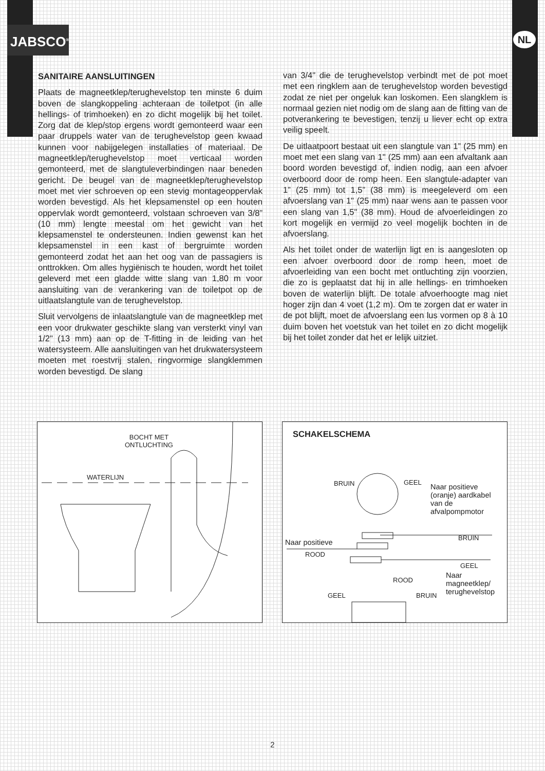JABSCO<sup>®</sup> NL
SANITAIRE AANSLUITINGEN
Plaats de magneetklep/terughevelstop ten minste 6 duim boven de slangkoppeling achteraan de toiletpot (in alle hellings- of trimhoeken) en zo dicht mogelijk bij het toilet. Zorg dat de klep/stop ergens wordt gemonteerd waar een paar druppels water van de terughevelstop geen kwaad kunnen voor nabijgelegen installaties of materiaal. De magneetklep/terughevelstop moet verticaal worden gemonteerd, met de slangtuleverbindingen naar beneden gericht. De beugel van de magneetklep/terughevelstop moet met vier schroeven op een stevig montageoppervlak worden bevestigd. Als het klepsamenstel op een houten oppervlak wordt gemonteerd, volstaan schroeven van 3/8” (10 mm) lengte meestal om het gewicht van het klepsamenstel te ondersteunen. Indien gewenst kan het klepsamenstel in een kast of bergruimte worden gemonteerd zodat het aan het oog van de passagiers is onttrokken. Om alles hygiënisch te houden, wordt het toilet geleverd met een gladde witte slang van 1,80 m voor aansluiting van de verankering van de toiletpot op de uitlaatslangtule van de terughevelstop.
Sluit vervolgens de inlaatslangtule van de magneetklep met een voor drukwater geschikte slang van versterkt vinyl van 1/2" (13 mm) aan op de T-fitting in de leiding van het watersysteem. Alle aansluitingen van het drukwatersysteem moeten met roestvrij stalen, ringvormige slangklemmen worden bevestigd. De slang
van 3/4" die de terughevelstop verbindt met de pot moet met een ringklem aan de terughevelstop worden bevestigd zodat ze niet per ongeluk kan loskomen. Een slangklem is normaal gezien niet nodig om de slang aan de fitting van de potverankering te bevestigen, tenzij u liever echt op extra veilig speelt.
De uitlaatpoort bestaat uit een slangtule van 1” (25 mm) en moet met een slang van 1" (25 mm) aan een afvaltank aan boord worden bevestigd of, indien nodig, aan een afvoer overboord door de romp heen. Een slangtule-adapter van 1” (25 mm) tot 1,5” (38 mm) is meegeleverd om een afvoerslang van 1" (25 mm) naar wens aan te passen voor een slang van 1,5" (38 mm). Houd de afvoerleidingen zo kort mogelijk en vermijd zo veel mogelijk bochten in de afvoerslang.
Als het toilet onder de waterlijn ligt en is aangesloten op een afvoer overboord door de romp heen, moet de afvoerleiding van een bocht met ontluchting zijn voorzien, die zo is geplaatst dat hij in alle hellings- en trimhoeken boven de waterlijn blijft. De totale afvoerhoogte mag niet hoger zijn dan 4 voet (1,2 m). Om te zorgen dat er water in de pot blijft, moet de afvoerslang een lus vormen op 8 à 10 duim boven het voetstuk van het toilet en zo dicht mogelijk bij het toilet zonder dat het er lelijk uitziet.
BOCHT MET
ONTLUCHTING
WATERLIJN
SCHAKELSCHEMA
BRUIN GEEL
Naar positieve
(oranje) aardkabel
van de
afvalpompmotor
Naar positieve
ROOD
BRUIN
GEEL
Naar
magneetklep/
terughevelstop
GEEL
ROOD
BRUIN
2